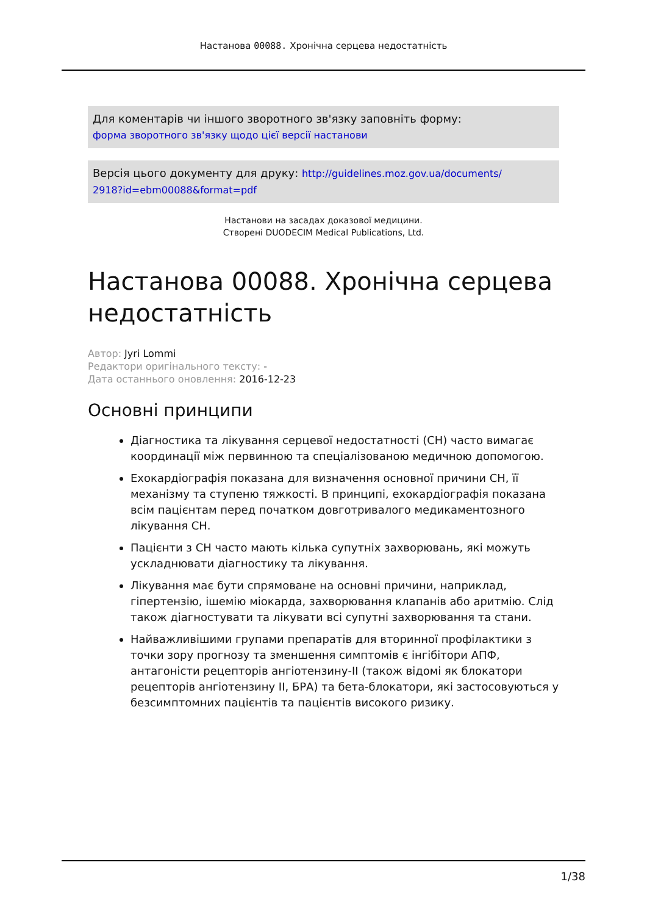Настанова 00088. Хронічна серцева недостатність
Для коментарів чи іншого зворотного зв'язку заповніть форму:
форма зворотного зв'язку щодо цієї версії настанови
Версія цього документу для друку: http://guidelines.moz.gov.ua/documents/
2918?id=ebm00088&format=pdf
Настанови на засадах доказової медицини.
Створені DUODECIM Medical Publications, Ltd.
Настанова 00088. Хронічна серцева недостатність
Автор: Jyri Lommi
Редактори оригінального тексту: -
Дата останнього оновлення: 2016-12-23
Основні принципи
Діагностика та лікування серцевої недостатності (СН) часто вимагає координації між первинною та спеціалізованою медичною допомогою.
Ехокардіографія показана для визначення основної причини СН, її механізму та ступеню тяжкості. В принципі, ехокардіографія показана всім пацієнтам перед початком довготривалого медикаментозного лікування СН.
Пацієнти з СН часто мають кілька супутніх захворювань, які можуть ускладнювати діагностику та лікування.
Лікування має бути спрямоване на основні причини, наприклад, гіпертензію, ішемію міокарда, захворювання клапанів або аритмію. Слід також діагностувати та лікувати всі супутні захворювання та стани.
Найважливішими групами препаратів для вторинної профілактики з точки зору прогнозу та зменшення симптомів є інгібітори АПФ, антагоністи рецепторів ангіотензину-II (також відомі як блокатори рецепторів ангіотензину II, БРА) та бета-блокатори, які застосовуються у безсимптомних пацієнтів та пацієнтів високого ризику.
1/38